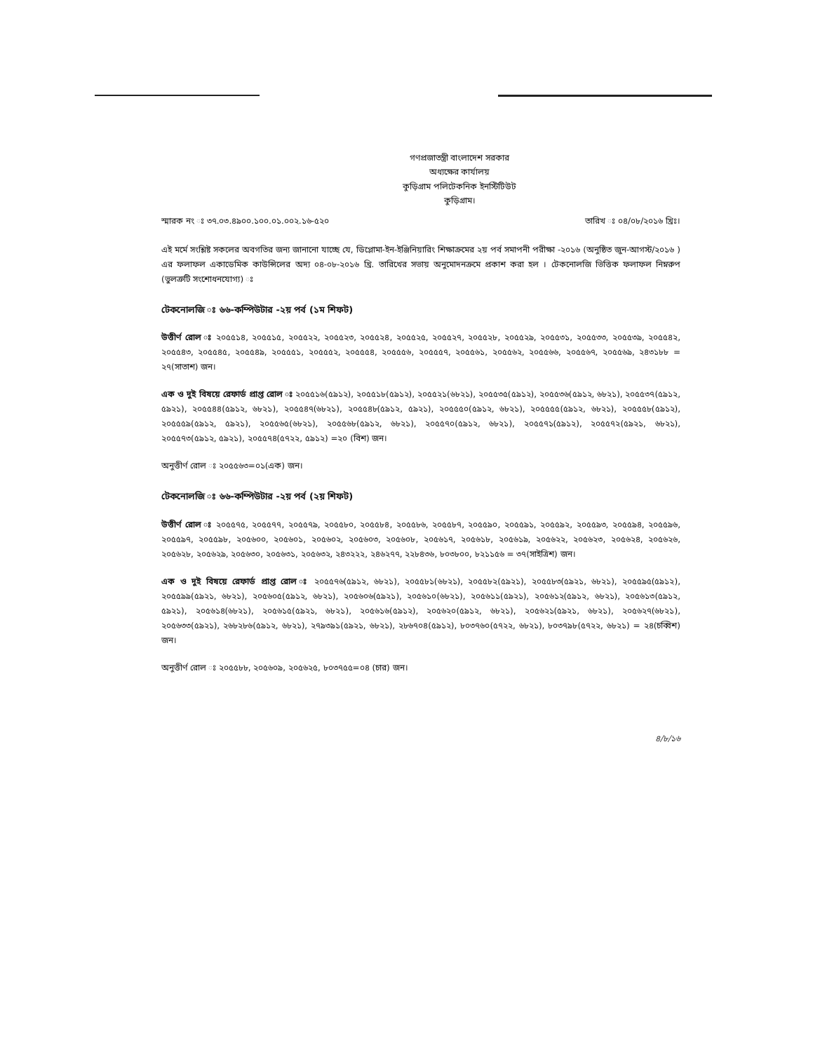গণপ্রজাতন্ত্রী বাংলাদেশ সরকার
অধ্যক্ষের কার্যালয়
কুড়িগ্রাম পলিটেকনিক ইনস্টিটিউট
কুড়িগ্রাম।
স্মারক নং ঃ ৩৭.০৩.৪৯০০.১০০.০১.০০২.১৬-৫২০ তারিখ ঃ ০৪/০৮/২০১৬ খ্রিঃ।
এই মর্মে সংশ্লিষ্ট সকলের অবগতির জন্য জানানো যাচ্ছে যে, ডিপ্লোমা-ইন-ইঞ্জিনিয়ারিং শিক্ষাক্রমের ২য় পর্ব সমাপনী পরীক্ষা -২০১৬ (অনুষ্ঠিত জুন-আগস্ট/২০১৬ ) এর ফলাফল একাডেমিক কাউন্সিলের অদ্য ০৪-০৮-২০১৬ খ্রি. তারিখের সভায় অনুমোদনক্রমে প্রকাশ করা হল । টেকনোলজি ভিত্তিক ফলাফল নিম্নরুপ (ভুলত্রুটি সংশোধনযোগ্য) ঃ
টেকনোলজি ঃ ৬৬-কম্পিউটার -২য় পর্ব (১ম শিফট)
উত্তীর্ণ রোল ঃ ২০৫৫১৪, ২০৫৫১৫, ২০৫৫২২, ২০৫৫২৩, ২০৫৫২৪, ২০৫৫২৫, ২০৫৫২৭, ২০৫৫২৮, ২০৫৫২৯, ২০৫৫৩১, ২০৫৫৩৩, ২০৫৫৩৯, ২০৫৫৪২, ২০৫৫৪৩, ২০৫৫৪৫, ২০৫৫৪৯, ২০৫৫৫১, ২০৫৫৫২, ২০৫৫৫৪, ২০৫৫৫৬, ২০৫৫৫৭, ২০৫৫৬১, ২০৫৫৬২, ২০৫৫৬৬, ২০৫৫৬৭, ২০৫৫৬৯, ২৪৩১৮৮ = ২৭(সাতাশ) জন।
এক ও দুই বিষয়ে রেফার্ড প্রাপ্ত রোল ঃ ২০৫৫১৬(৫৯১২), ২০৫৫১৮(৫৯১২), ২০৫৫২১(৬৮২১), ২০৫৫৩৫(৫৯১২), ২০৫৫৩৬(৫৯১২, ৬৮২১), ২০৫৫৩৭(৫৯১২, ৫৯২১), ২০৫৫৪৪(৫৯১২, ৬৮২১), ২০৫৫৪৭(৬৮২১), ২০৫৫৪৮(৫৯১২, ৫৯২১), ২০৫৫৫০(৫৯১২, ৬৮২১), ২০৫৫৫৫(৫৯১২, ৬৮২১), ২০৫৫৫৮(৫৯১২), ২০৫৫৫৯(৫৯১২, ৫৯২১), ২০৫৫৬৫(৬৮২১), ২০৫৫৬৮(৫৯১২, ৬৮২১), ২০৫৫৭০(৫৯১২, ৬৮২১), ২০৫৫৭১(৫৯১২), ২০৫৫৭২(৫৯২১, ৬৮২১), ২০৫৫৭৩(৫৯১২, ৫৯২১), ২০৫৫৭৪(৫৭২২, ৫৯১২) =২০ (বিশ) জন।
অনুত্তীর্ণ রোল ঃ ২০৫৫৬৩=০১(এক) জন।
টেকনোলজি ঃ ৬৬-কম্পিউটার -২য় পর্ব (২য় শিফট)
উত্তীর্ণ রোল ঃ ২০৫৫৭৫, ২০৫৫৭৭, ২০৫৫৭৯, ২০৫৫৮০, ২০৫৫৮৪, ২০৫৫৮৬, ২০৫৫৮৭, ২০৫৫৯০, ২০৫৫৯১, ২০৫৫৯২, ২০৫৫৯৩, ২০৫৫৯৪, ২০৫৫৯৬, ২০৫৫৯৭, ২০৫৫৯৮, ২০৫৬০০, ২০৫৬০১, ২০৫৬০২, ২০৫৬০৩, ২০৫৬০৮, ২০৫৬১৭, ২০৫৬১৮, ২০৫৬১৯, ২০৫৬২২, ২০৫৬২৩, ২০৫৬২৪, ২০৫৬২৬, ২০৫৬২৮, ২০৫৬২৯, ২০৫৬৩০, ২০৫৬৩১, ২০৫৬৩২, ২৪৩২২২, ২৪৬২৭৭, ২২৮৪৩৬, ৮০৩৮০০, ৮২১১৫৬ = ৩৭(সাইত্রিশ) জন।
এক ও দুই বিষয়ে রেফার্ড প্রাপ্ত রোল ঃ ২০৫৫৭৬(৫৯১২, ৬৮২১), ২০৫৫৮১(৬৮২১), ২০৫৫৮২(৫৯২১), ২০৫৫৮৩(৫৯২১, ৬৮২১), ২০৫৫৯৫(৫৯১২), ২০৫৫৯৯(৫৯২১, ৬৮২১), ২০৫৬০৫(৫৯১২, ৬৮২১), ২০৫৬০৬(৫৯২১), ২০৫৬১০(৬৮২১), ২০৫৬১১(৫৯২১), ২০৫৬১২(৫৯১২, ৬৮২১), ২০৫৬১৩(৫৯১২, ৫৯২১), ২০৫৬১৪(৬৮২১), ২০৫৬১৫(৫৯২১, ৬৮২১), ২০৫৬১৬(৫৯১২), ২০৫৬২০(৫৯১২, ৬৮২১), ২০৫৬২১(৫৯২১, ৬৮২১), ২০৫৬২৭(৬৮২১), ২০৫৬৩৩(৫৯২১), ২৬৮২৮৬(৫৯১২, ৬৮২১), ২৭৯৩৯১(৫৯২১, ৬৮২১), ২৮৬৭০৪(৫৯১২), ৮০৩৭৬০(৫৭২২, ৬৮২১), ৮০৩৭৯৮(৫৭২২, ৬৮২১) = ২৪(চব্বিশ) জন।
অনুত্তীর্ণ রোল ঃ ২০৫৫৮৮, ২০৫৬০৯, ২০৫৬২৫, ৮০৩৭৫৫=০৪ (চার) জন।
৪/৮/১৬